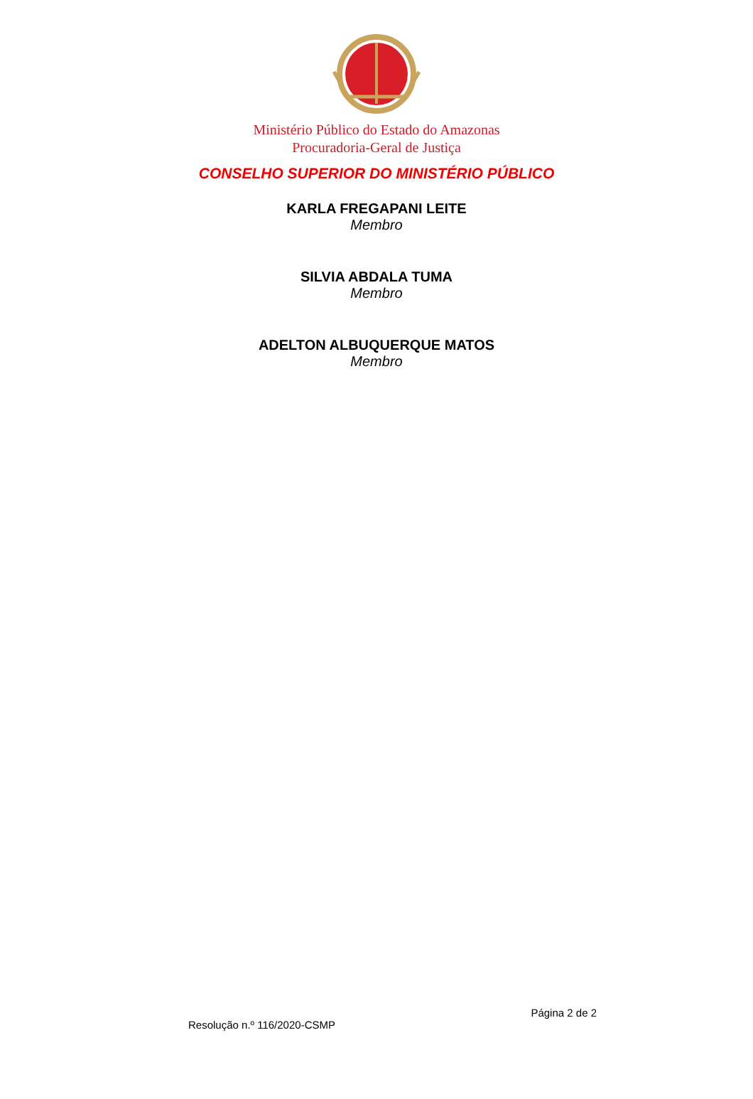Ministério Público do Estado do Amazonas
Procuradoria-Geral de Justiça
CONSELHO SUPERIOR DO MINISTÉRIO PÚBLICO
KARLA FREGAPANI LEITE
Membro
SILVIA ABDALA TUMA
Membro
ADELTON ALBUQUERQUE MATOS
Membro
Página 2 de 2
Resolução n.º 116/2020-CSMP